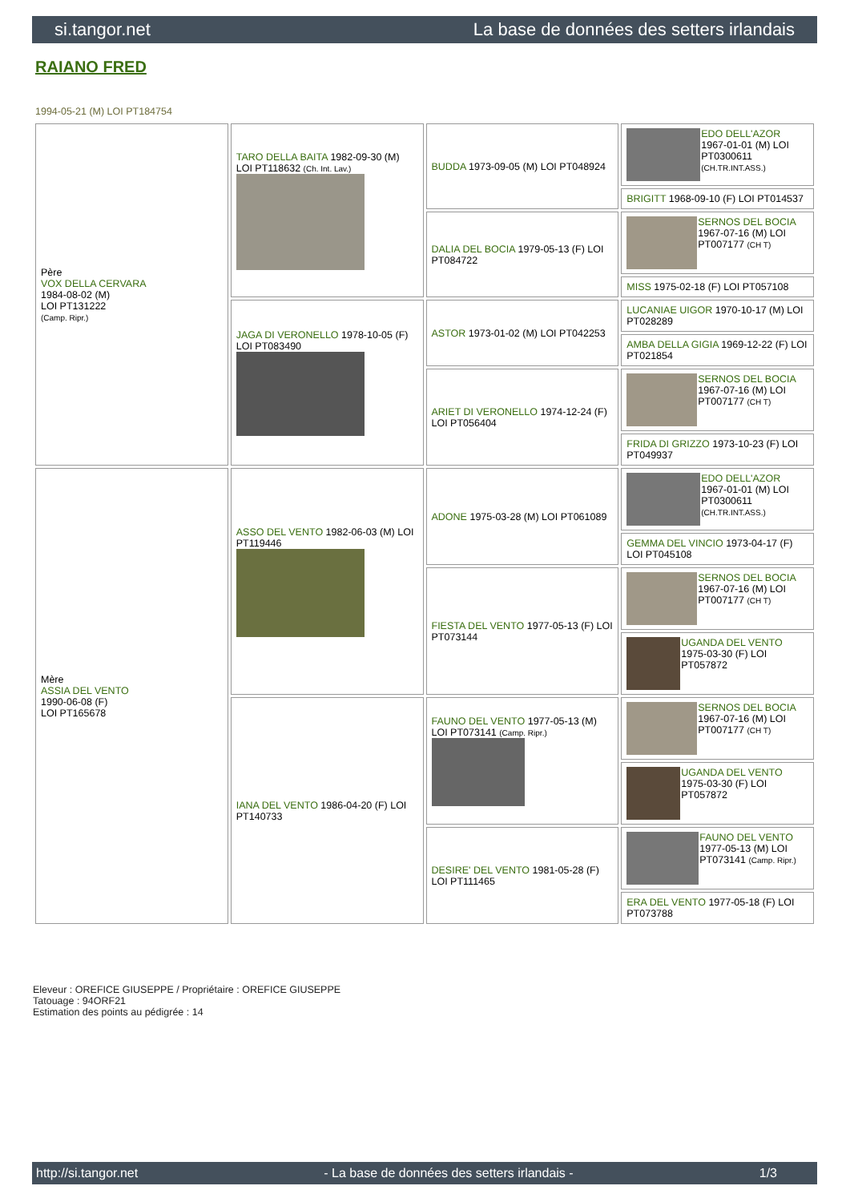si.tangor.net La base de données des setters irlandais
RAIANO FRED
1994-05-21 (M) LOI PT184754
| Père VOX DELLA CERVARA 1984-08-02 (M) LOI PT131222 (Camp. Ripr.) | TARO DELLA BAITA 1982-09-30 (M) LOI PT118632 (Ch. Int. Lav.) | BUDDA 1973-09-05 (M) LOI PT048924 | EDO DELL'AZOR 1967-01-01 (M) LOI PT0300611 (CH.TR.INT.ASS.) |
| | | | BRIGITT 1968-09-10 (F) LOI PT014537 |
| | | DALIA DEL BOCIA 1979-05-13 (F) LOI PT084722 | SERNOS DEL BOCIA 1967-07-16 (M) LOI PT007177 (CH T) |
| | | | MISS 1975-02-18 (F) LOI PT057108 |
| | JAGA DI VERONELLO 1978-10-05 (F) LOI PT083490 | ASTOR 1973-01-02 (M) LOI PT042253 | LUCANIAE UIGOR 1970-10-17 (M) LOI PT028289 |
| | | | AMBA DELLA GIGIA 1969-12-22 (F) LOI PT021854 |
| | | ARIET DI VERONELLO 1974-12-24 (F) LOI PT056404 | SERNOS DEL BOCIA 1967-07-16 (M) LOI PT007177 (CH T) |
| | | | FRIDA DI GRIZZO 1973-10-23 (F) LOI PT049937 |
| Mère ASSIA DEL VENTO 1990-06-08 (F) LOI PT165678 | ASSO DEL VENTO 1982-06-03 (M) LOI PT119446 | ADONE 1975-03-28 (M) LOI PT061089 | EDO DELL'AZOR 1967-01-01 (M) LOI PT0300611 (CH.TR.INT.ASS.) |
| | | | GEMMA DEL VINCIO 1973-04-17 (F) LOI PT045108 |
| | | FIESTA DEL VENTO 1977-05-13 (F) LOI PT073144 | SERNOS DEL BOCIA 1967-07-16 (M) LOI PT007177 (CH T) |
| | | | UGANDA DEL VENTO 1975-03-30 (F) LOI PT057872 |
| | IANA DEL VENTO 1986-04-20 (F) LOI PT140733 | FAUNO DEL VENTO 1977-05-13 (M) LOI PT073141 (Camp. Ripr.) | SERNOS DEL BOCIA 1967-07-16 (M) LOI PT007177 (CH T) |
| | | | UGANDA DEL VENTO 1975-03-30 (F) LOI PT057872 |
| | | DESIRE' DEL VENTO 1981-05-28 (F) LOI PT111465 | FAUNO DEL VENTO 1977-05-13 (M) LOI PT073141 (Camp. Ripr.) |
| | | | ERA DEL VENTO 1977-05-18 (F) LOI PT073788 |
Eleveur : OREFICE GIUSEPPE / Propriétaire : OREFICE GIUSEPPE
Tatouage : 94ORF21
Estimation des points au pédigrée : 14
http://si.tangor.net - La base de données des setters irlandais - 1/3